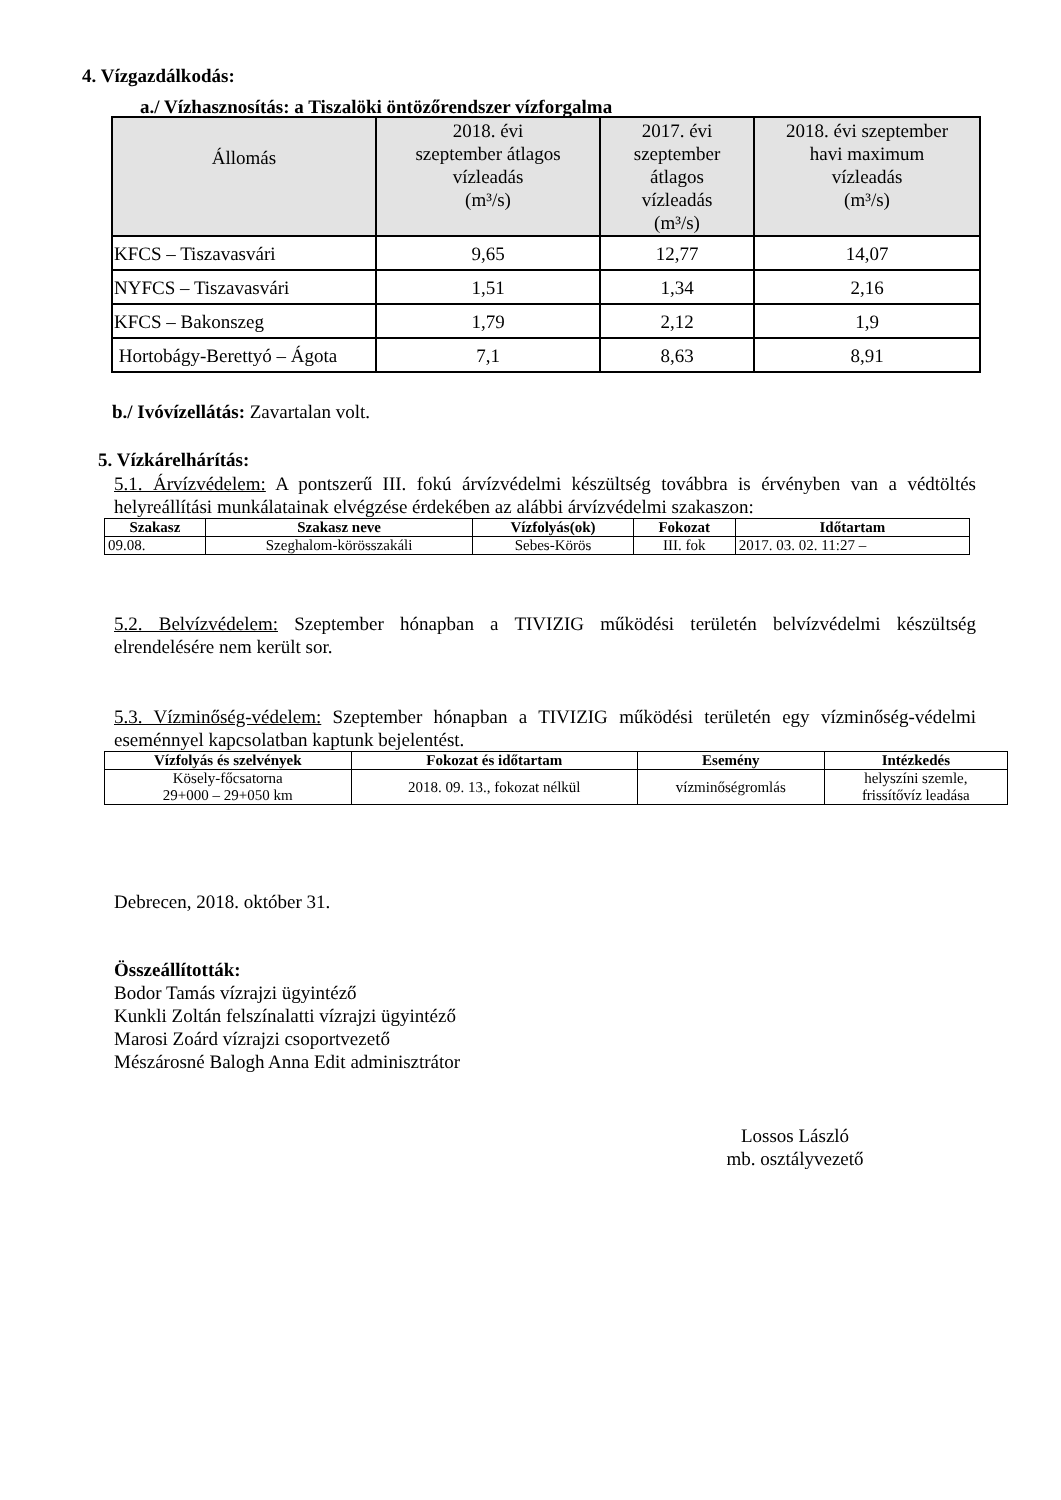4. Vízgazdálkodás:
a./ Vízhasznosítás: a Tiszalöki öntözőrendszer vízforgalma
| Állomás | 2018. évi szeptember átlagos vízleadás (m³/s) | 2017. évi szeptember átlagos vízleadás (m³/s) | 2018. évi szeptember havi maximum vízleadás (m³/s) |
| --- | --- | --- | --- |
| KFCS – Tiszavasvári | 9,65 | 12,77 | 14,07 |
| NYFCS – Tiszavasvári | 1,51 | 1,34 | 2,16 |
| KFCS – Bakonszeg | 1,79 | 2,12 | 1,9 |
| Hortobágy-Berettyó – Ágota | 7,1 | 8,63 | 8,91 |
b./ Ivóvízellátás: Zavartalan volt.
5. Vízkárelhárítás:
5.1. Árvízvédelem: A pontszerű III. fokú árvízvédelmi készültség továbbra is érvényben van a védtöltés helyreállítási munkálatainak elvégzése érdekében az alábbi árvízvédelmi szakaszon:
| Szakasz | Szakasz neve | Vízfolyás(ok) | Fokozat | Időtartam |
| --- | --- | --- | --- | --- |
| 09.08. | Szeghalom-körösszakáli | Sebes-Körös | III. fok | 2017. 03. 02. 11:27 – |
5.2. Belvízvédelem: Szeptember hónapban a TIVIZIG működési területén belvízvédelmi készültség elrendelésére nem került sor.
5.3. Vízminőség-védelem: Szeptember hónapban a TIVIZIG működési területén egy vízminőség-védelmi eseménnyel kapcsolatban kaptunk bejelentést.
| Vízfolyás és szelvények | Fokozat és időtartam | Esemény | Intézkedés |
| --- | --- | --- | --- |
| Kösely-főcsatorna 29+000 – 29+050 km | 2018. 09. 13., fokozat nélkül | vízminőségromlás | helyszíni szemle, frissítővíz leadása |
Debrecen, 2018. október 31.
Összeállították:
Bodor Tamás vízrajzi ügyintéző
Kunkli Zoltán felszínalatti vízrajzi ügyintéző
Marosi Zoárd vízrajzi csoportvezető
Mészárosné Balogh Anna Edit adminisztrátor
Lossos László
mb. osztályvezető